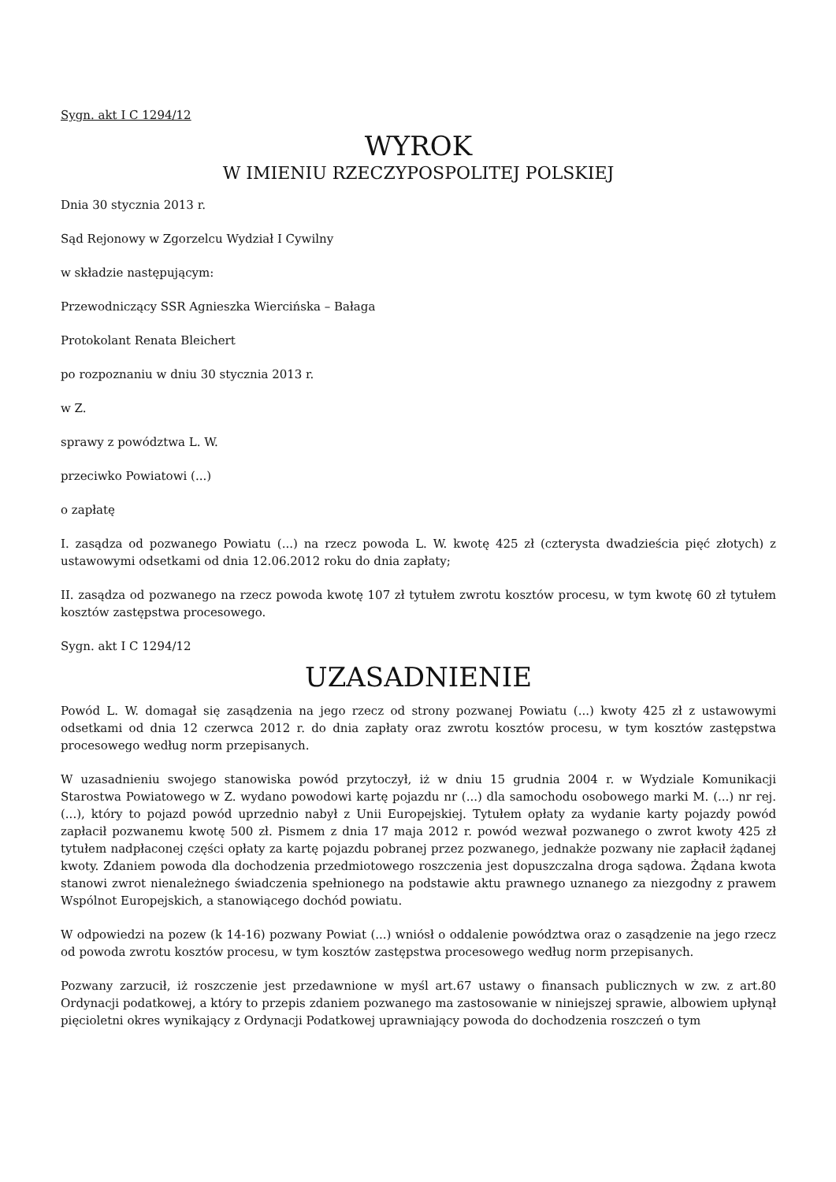Sygn. akt I C 1294/12
WYROK
W IMIENIU RZECZYPOSPOLITEJ POLSKIEJ
Dnia 30 stycznia 2013 r.
Sąd Rejonowy w Zgorzelcu Wydział I Cywilny
w składzie następującym:
Przewodniczący SSR Agnieszka Wiercińska – Bałaga
Protokolant Renata Bleichert
po rozpoznaniu w dniu 30 stycznia 2013 r.
w Z.
sprawy z powództwa L. W.
przeciwko Powiatowi (...)
o zapłatę
I. zasądza od pozwanego Powiatu (...) na rzecz powoda L. W. kwotę 425 zł (czterysta dwadzieścia pięć złotych) z ustawowymi odsetkami od dnia 12.06.2012 roku do dnia zapłaty;
II. zasądza od pozwanego na rzecz powoda kwotę 107 zł tytułem zwrotu kosztów procesu, w tym kwotę 60 zł tytułem kosztów zastępstwa procesowego.
Sygn. akt I C 1294/12
UZASADNIENIE
Powód L. W. domagał się zasądzenia na jego rzecz od strony pozwanej Powiatu (...) kwoty 425 zł z ustawowymi odsetkami od dnia 12 czerwca 2012 r. do dnia zapłaty oraz zwrotu kosztów procesu, w tym kosztów zastępstwa procesowego według norm przepisanych.
W uzasadnieniu swojego stanowiska powód przytoczył, iż w dniu 15 grudnia 2004 r. w Wydziale Komunikacji Starostwa Powiatowego w Z. wydano powodowi kartę pojazdu nr (...) dla samochodu osobowego marki M. (...) nr rej. (...), który to pojazd powód uprzednio nabył z Unii Europejskiej. Tytułem opłaty za wydanie karty pojazdy powód zapłacił pozwanemu kwotę 500 zł. Pismem z dnia 17 maja 2012 r. powód wezwał pozwanego o zwrot kwoty 425 zł tytułem nadpłaconej części opłaty za kartę pojazdu pobranej przez pozwanego, jednakże pozwany nie zapłacił żądanej kwoty. Zdaniem powoda dla dochodzenia przedmiotowego roszczenia jest dopuszczalna droga sądowa. Żądana kwota stanowi zwrot nienależnego świadczenia spełnionego na podstawie aktu prawnego uznanego za niezgodny z prawem Wspólnot Europejskich, a stanowiącego dochód powiatu.
W odpowiedzi na pozew (k 14-16) pozwany Powiat (...) wniósł o oddalenie powództwa oraz o zasądzenie na jego rzecz od powoda zwrotu kosztów procesu, w tym kosztów zastępstwa procesowego według norm przepisanych.
Pozwany zarzucił, iż roszczenie jest przedawnione w myśl art.67 ustawy o finansach publicznych w zw. z art.80 Ordynacji podatkowej, a który to przepis zdaniem pozwanego ma zastosowanie w niniejszej sprawie, albowiem upłynął pięcioletni okres wynikający z Ordynacji Podatkowej uprawniający powoda do dochodzenia roszczeń o tym